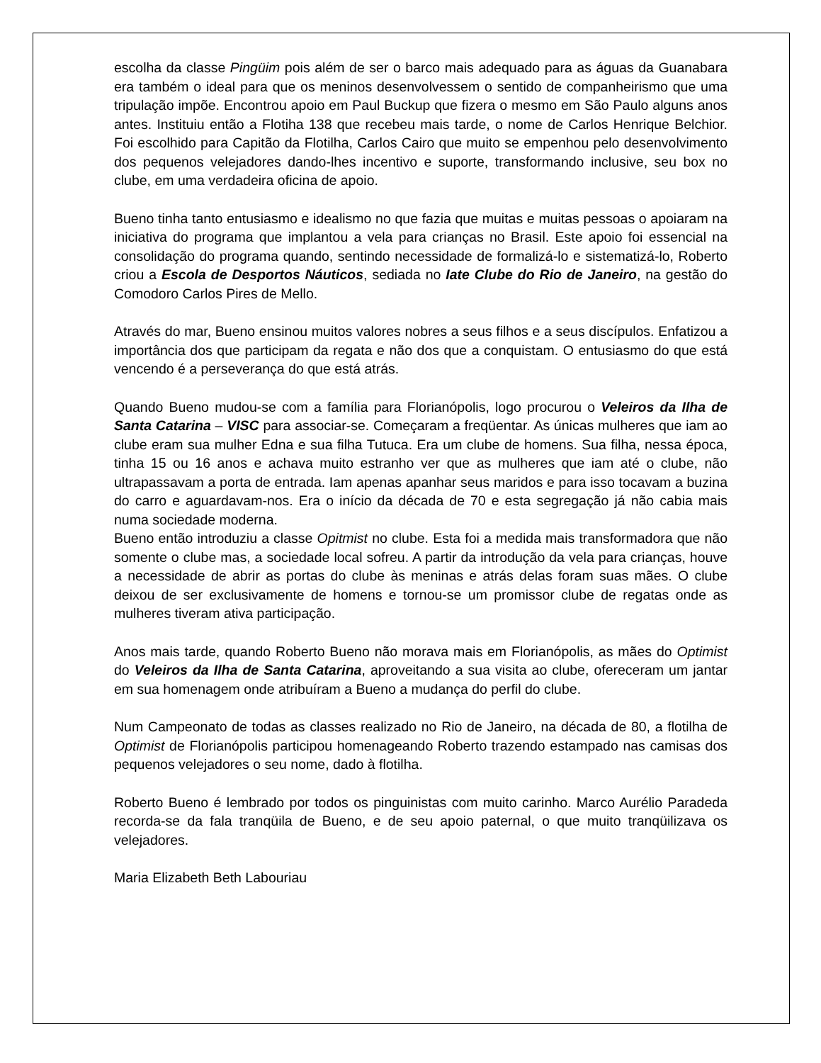escolha da classe Pingüim pois além de ser o barco mais adequado para as águas da Guanabara era também o ideal para que os meninos desenvolvessem o sentido de companheirismo que uma tripulação impõe. Encontrou apoio em Paul Buckup que fizera o mesmo em São Paulo alguns anos antes. Instituiu então a Flotiha 138 que recebeu mais tarde, o nome de Carlos Henrique Belchior. Foi escolhido para Capitão da Flotilha, Carlos Cairo que muito se empenhou pelo desenvolvimento dos pequenos velejadores dando-lhes incentivo e suporte, transformando inclusive, seu box no clube, em uma verdadeira oficina de apoio.
Bueno tinha tanto entusiasmo e idealismo no que fazia que muitas e muitas pessoas o apoiaram na iniciativa do programa que implantou a vela para crianças no Brasil. Este apoio foi essencial na consolidação do programa quando, sentindo necessidade de formalizá-lo e sistematizá-lo, Roberto criou a Escola de Desportos Náuticos, sediada no Iate Clube do Rio de Janeiro, na gestão do Comodoro Carlos Pires de Mello.
Através do mar, Bueno ensinou muitos valores nobres a seus filhos e a seus discípulos. Enfatizou a importância dos que participam da regata e não dos que a conquistam. O entusiasmo do que está vencendo é a perseverança do que está atrás.
Quando Bueno mudou-se com a família para Florianópolis, logo procurou o Veleiros da Ilha de Santa Catarina – VISC para associar-se. Começaram a freqüentar. As únicas mulheres que iam ao clube eram sua mulher Edna e sua filha Tutuca. Era um clube de homens. Sua filha, nessa época, tinha 15 ou 16 anos e achava muito estranho ver que as mulheres que iam até o clube, não ultrapassavam a porta de entrada. Iam apenas apanhar seus maridos e para isso tocavam a buzina do carro e aguardavam-nos. Era o início da década de 70 e esta segregação já não cabia mais numa sociedade moderna.
Bueno então introduziu a classe Opitmist no clube. Esta foi a medida mais transformadora que não somente o clube mas, a sociedade local sofreu. A partir da introdução da vela para crianças, houve a necessidade de abrir as portas do clube às meninas e atrás delas foram suas mães. O clube deixou de ser exclusivamente de homens e tornou-se um promissor clube de regatas onde as mulheres tiveram ativa participação.
Anos mais tarde, quando Roberto Bueno não morava mais em Florianópolis, as mães do Optimist do Veleiros da Ilha de Santa Catarina, aproveitando a sua visita ao clube, ofereceram um jantar em sua homenagem onde atribuíram a Bueno a mudança do perfil do clube.
Num Campeonato de todas as classes realizado no Rio de Janeiro, na década de 80, a flotilha de Optimist de Florianópolis participou homenageando Roberto trazendo estampado nas camisas dos pequenos velejadores o seu nome, dado à flotilha.
Roberto Bueno é lembrado por todos os pinguinistas com muito carinho. Marco Aurélio Paradeda recorda-se da fala tranqüila de Bueno, e de seu apoio paternal, o que muito tranqüilizava os velejadores.
Maria Elizabeth Beth Labouriau